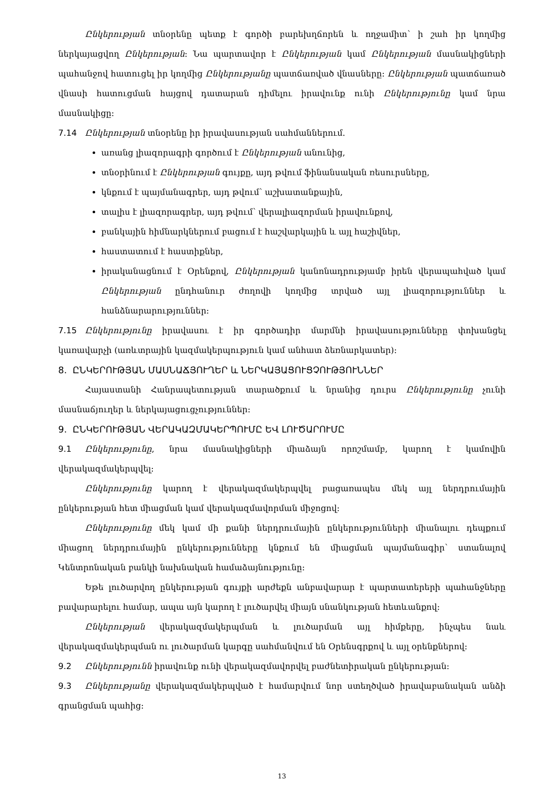Ընկերության տնօրենը պետք է գործի բարեխղճորեն և ողջամիտ՝ ի շահ իր կողմից ներկայացվող Ընկերության: Նա պարտավոր է Ընկերության կամ Ընկերության մասնակիցների պահանջով հատուցել իր կողմից Ընկերությանը պատճառված վնասները: Ընկերության պատճառած վնասի հատուցման հայցով դատարան դիմելու իրավունք ունի Ընկերությունը կամ նրա մասնակիցը:
7.14 Ընկերության տնօրենը իր իրավասության սահմաններում.
առանց լիազորագրի գործում է Ընկերության անունից,
տնօրինում է Ընկերության գույքը, այդ թվում ֆինանսական ռեսուրսները,
կնքում է պայմանագրեր, այդ թվում՝ աշխատանքային,
տալիս է լիազորագրեր, այդ թվում՝ վերալիազորման իրավունքով,
բանկային հիմնարկներում բացում է հաշվարկային և այլ հաշիվներ,
հաստատում է հաստիքներ,
իրականացնում է Օրենքով, Ընկերության կանոնադրությամբ իրեն վերապահված կամ Ընկերության ընդհանուր ժողովի կողմից տրված այլ լիազորություններ և հանձնարարություններ:
7.15 Ընկերությունը իրավասու է իր գործադիր մարմնի իրավասությունները փոխանցել կառավարչի (առևտրային կազմակերպություն կամ անհատ ձեռնարկատեր):
8. ԸՆԿԵՐՈՒԹՅԱՆ ՄԱՍՆԱՃՅՈՒՂԵՐ և ՆԵՐԿԱՅԱՑՈՒՑՉՈՒԹՅՈՒՆՆԵՐ
Հայաստանի Հանրապետության տարածքում և նրանից դուրս Ընկերությունը չունի մասնաճյուղեր և ներկայացուցչություններ:
9. ԸՆԿԵՐՈՒԹՅԱՆ ՎԵՐԱԿԱԶՄԱԿԵՐՊՈՒՄԸ ԵՎ ԼՈՒԾԱՐՈՒՄԸ
9.1 Ընկերությունը, նրա մասնակիցների միաձայն որոշմամբ, կարող է կամովին վերակազմակերպվել:
Ընկերությունը կարող է վերակազմակերպվել բացառապես մեկ այլ ներդրումային ընկերության հետ միացման կամ վերակազմավորման միջոցով:
Ընկերությունը մեկ կամ մի քանի ներդրումային ընկերությունների միանալու դեպքում միացող ներդրումային ընկերությունները կնքում են միացման պայմանագիր՝ ստանալով Կենտրոնական բանկի նախնական համաձայնությունը:
Եթե լուծարվող ընկերության գույքի արժեքն անբավարար է պարտատերերի պահանջները բավարարելու համար, ապա այն կարող է լուծարվել միայն սնանկության հետևանքով:
Ընկերության վերակազմակերպման և լուծարման այլ հիմքերը, ինչպես նաև վերակազմակերպման ու լուծարման կարգը սահմանվում են Օրենսգրքով և այլ օրենքներով:
9.2 Ընկերությունն իրավունք ունի վերակազմավորվել բաժնետիրական ընկերության:
9.3 Ընկերությանը վերակազմակերպված է համարվում նոր ստեղծված իրավաբանական անձի գրանցման պահից:
13